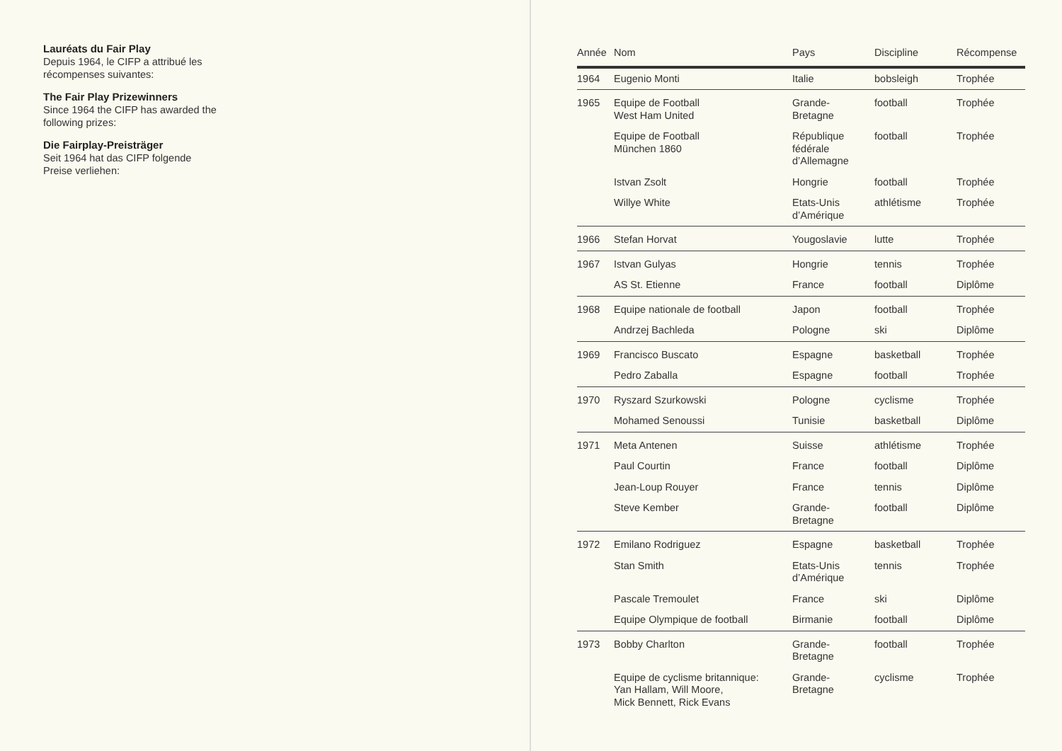Lauréats du Fair Play
Depuis 1964, le CIFP a attribué les
récompenses suivantes:
The Fair Play Prizewinners
Since 1964 the CIFP has awarded the
following prizes:
Die Fairplay-Preisträger
Seit 1964 hat das CIFP folgende
Preise verliehen:
| Année | Nom | Pays | Discipline | Récompense |
| --- | --- | --- | --- | --- |
| 1964 | Eugenio Monti | Italie | bobsleigh | Trophée |
| 1965 | Equipe de Football West Ham United | Grande- Bretagne | football | Trophée |
| | Equipe de Football München 1860 | République fédérale d’Allemagne | football | Trophée |
| | Istvan Zsolt | Hongrie | football | Trophée |
| | Willye White | Etats-Unis d’Amérique | athlétisme | Trophée |
| 1966 | Stefan Horvat | Yougoslavie | lutte | Trophée |
| 1967 | Istvan Gulyas | Hongrie | tennis | Trophée |
| | AS St. Etienne | France | football | Diplôme |
| 1968 | Equipe nationale de football | Japon | football | Trophée |
| | Andrzej Bachleda | Pologne | ski | Diplôme |
| 1969 | Francisco Buscato | Espagne | basketball | Trophée |
| | Pedro Zaballa | Espagne | football | Trophée |
| 1970 | Ryszard Szurkowski | Pologne | cyclisme | Trophée |
| | Mohamed Senoussi | Tunisie | basketball | Diplôme |
| 1971 | Meta Antenen | Suisse | athlétisme | Trophée |
| | Paul Courtin | France | football | Diplôme |
| | Jean-Loup Rouyer | France | tennis | Diplôme |
| | Steve Kember | Grande- Bretagne | football | Diplôme |
| 1972 | Emilano Rodriguez | Espagne | basketball | Trophée |
| | Stan Smith | Etats-Unis d’Amérique | tennis | Trophée |
| | Pascale Tremoulet | France | ski | Diplôme |
| | Equipe Olympique de football | Birmanie | football | Diplôme |
| 1973 | Bobby Charlton | Grande- Bretagne | football | Trophée |
| | Equipe de cyclisme britannique: Yan Hallam, Will Moore, Mick Bennett, Rick Evans | Grande- Bretagne | cyclisme | Trophée |